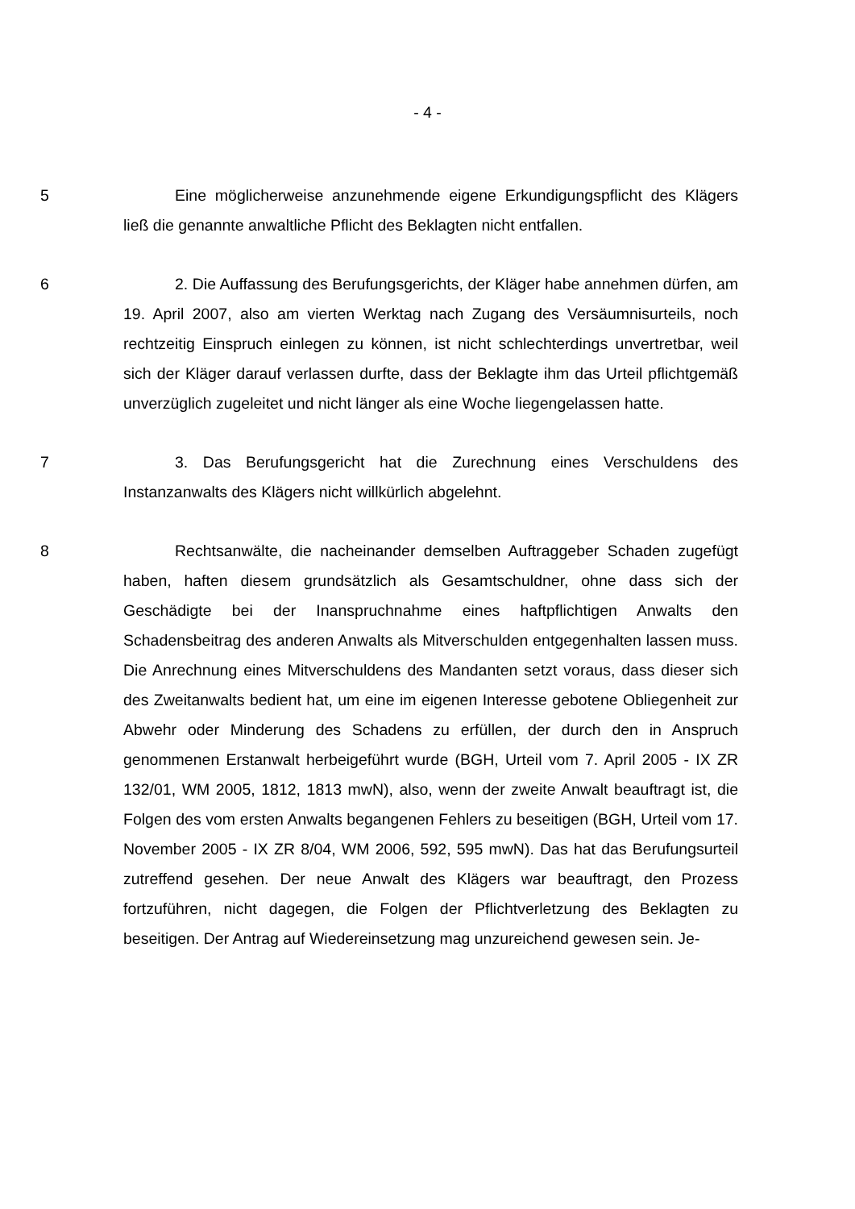- 4 -
5 Eine möglicherweise anzunehmende eigene Erkundigungspflicht des Klägers ließ die genannte anwaltliche Pflicht des Beklagten nicht entfallen.
6 2. Die Auffassung des Berufungsgerichts, der Kläger habe annehmen dürfen, am 19. April 2007, also am vierten Werktag nach Zugang des Versäumnisurteils, noch rechtzeitig Einspruch einlegen zu können, ist nicht schlechterdings unvertretbar, weil sich der Kläger darauf verlassen durfte, dass der Beklagte ihm das Urteil pflichtgemäß unverzüglich zugeleitet und nicht länger als eine Woche liegengelassen hatte.
7 3. Das Berufungsgericht hat die Zurechnung eines Verschuldens des Instanzanwalts des Klägers nicht willkürlich abgelehnt.
8 Rechtsanwälte, die nacheinander demselben Auftraggeber Schaden zugefügt haben, haften diesem grundsätzlich als Gesamtschuldner, ohne dass sich der Geschädigte bei der Inanspruchnahme eines haftpflichtigen Anwalts den Schadensbeitrag des anderen Anwalts als Mitverschulden entgegenhalten lassen muss. Die Anrechnung eines Mitverschuldens des Mandanten setzt voraus, dass dieser sich des Zweitanwalts bedient hat, um eine im eigenen Interesse gebotene Obliegenheit zur Abwehr oder Minderung des Schadens zu erfüllen, der durch den in Anspruch genommenen Erstanwalt herbeigeführt wurde (BGH, Urteil vom 7. April 2005 - IX ZR 132/01, WM 2005, 1812, 1813 mwN), also, wenn der zweite Anwalt beauftragt ist, die Folgen des vom ersten Anwalts begangenen Fehlers zu beseitigen (BGH, Urteil vom 17. November 2005 - IX ZR 8/04, WM 2006, 592, 595 mwN). Das hat das Berufungsurteil zutreffend gesehen. Der neue Anwalt des Klägers war beauftragt, den Prozess fortzuführen, nicht dagegen, die Folgen der Pflichtverletzung des Beklagten zu beseitigen. Der Antrag auf Wiedereinsetzung mag unzureichend gewesen sein. Je-